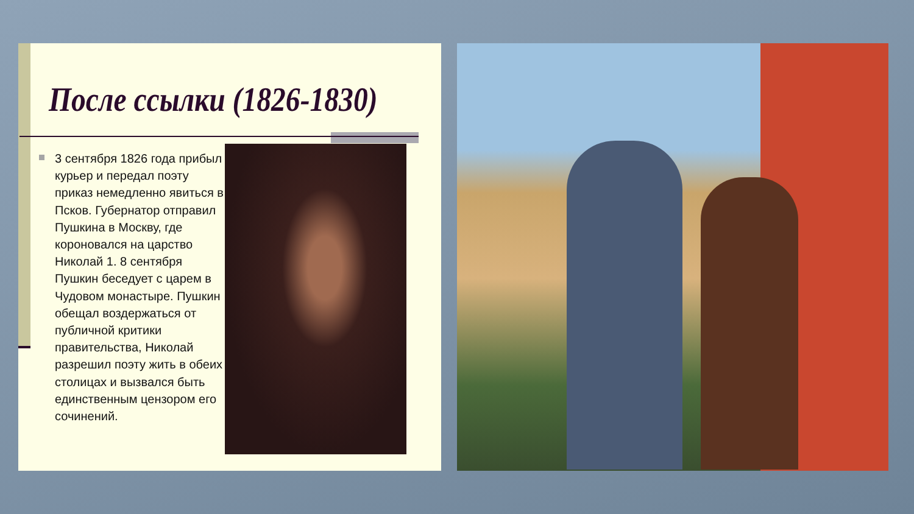После ссылки (1826-1830)
3 сентября 1826 года прибыл курьер и передал поэту приказ немедленно явиться в Псков. Губернатор отправил Пушкина в Москву, где короновался на царство Николай 1. 8 сентября Пушкин беседует с царем в Чудовом монастыре. Пушкин обещал воздержаться от публичной критики правительства, Николай разрешил поэту жить в обеих столицах и вызвался быть единственным цензором его сочинений.